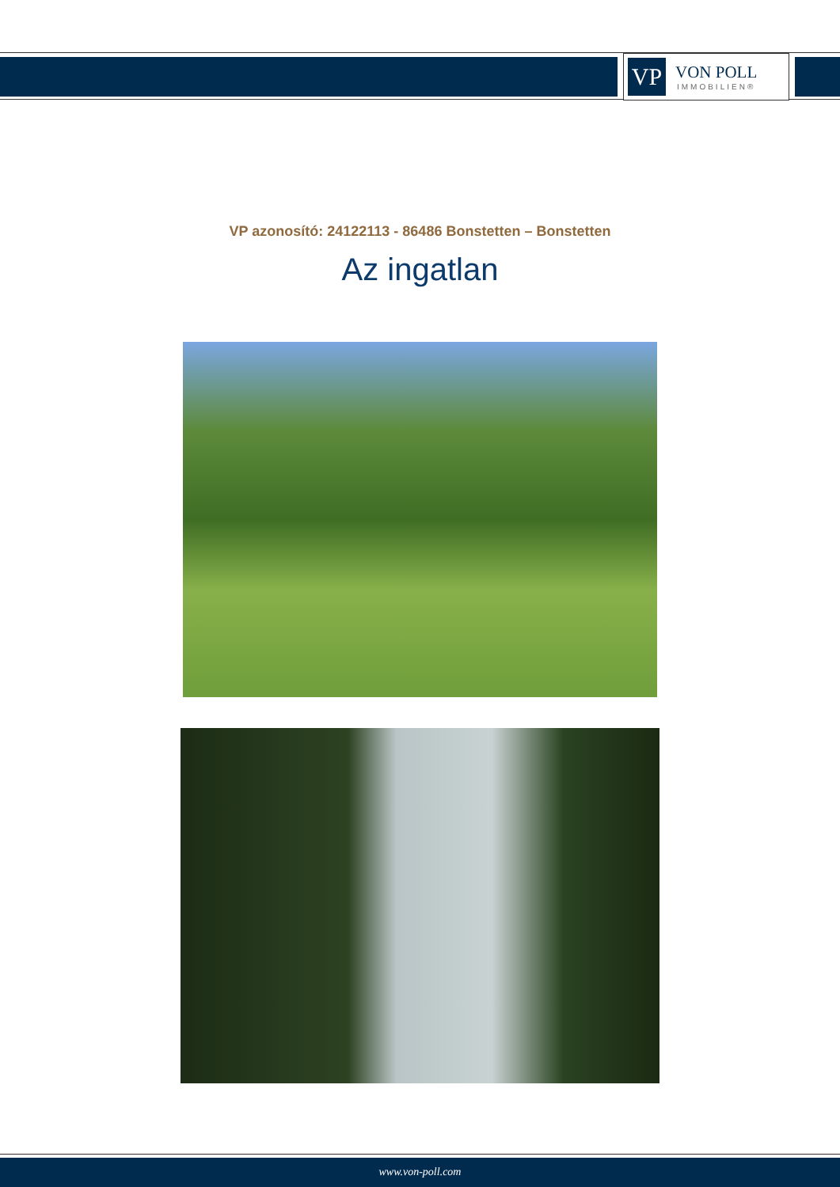VP
VON POLL
IMMOBILIEN®
VP azonosító: 24122113 - 86486 Bonstetten – Bonstetten
Az ingatlan
www.von-poll.com